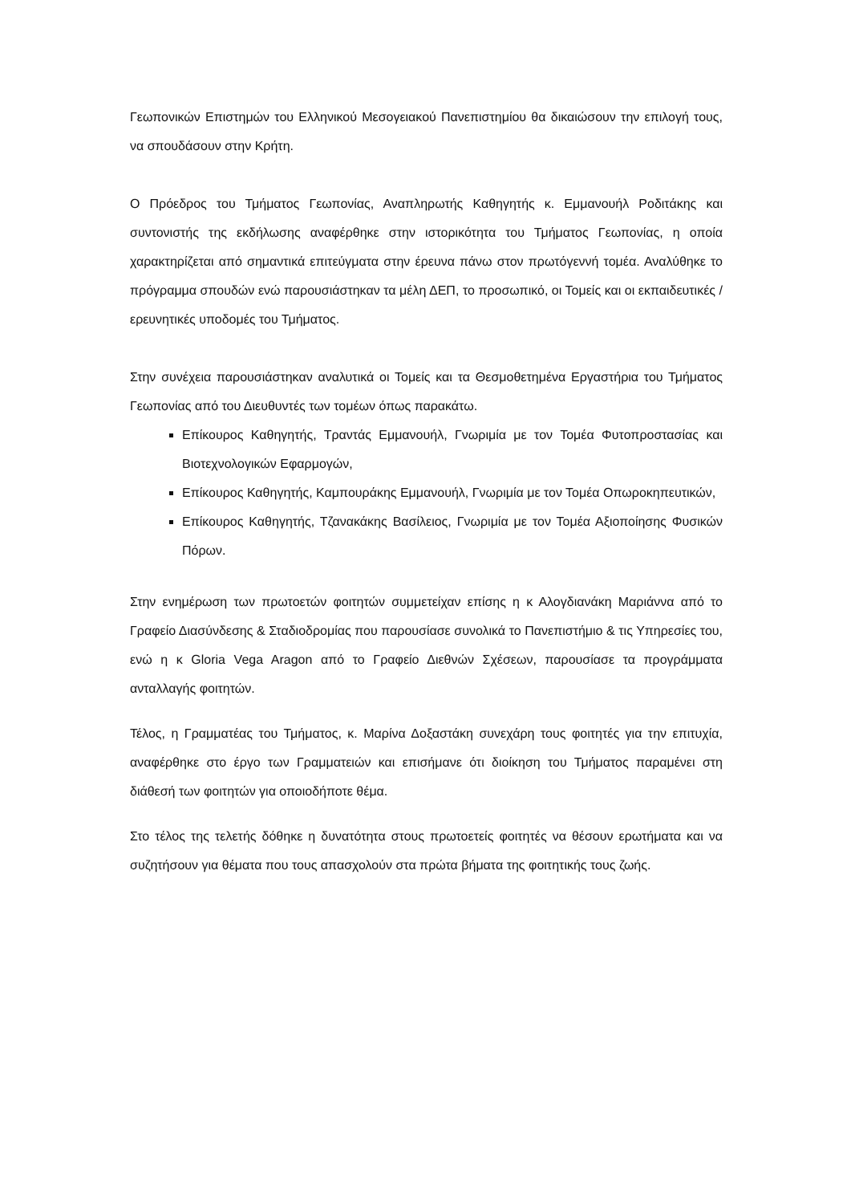Γεωπονικών Επιστημών του Ελληνικού Μεσογειακού Πανεπιστημίου θα δικαιώσουν την επιλογή τους, να σπουδάσουν στην Κρήτη.
Ο Πρόεδρος του Τμήματος Γεωπονίας, Αναπληρωτής Καθηγητής κ. Εμμανουήλ Ροδιτάκης και συντονιστής της εκδήλωσης αναφέρθηκε στην ιστορικότητα του Τμήματος Γεωπονίας, η οποία χαρακτηρίζεται από σημαντικά επιτεύγματα στην έρευνα πάνω στον πρωτόγεννή τομέα. Αναλύθηκε το πρόγραμμα σπουδών ενώ παρουσιάστηκαν τα μέλη ΔΕΠ, το προσωπικό, οι Τομείς και οι εκπαιδευτικές / ερευνητικές υποδομές του Τμήματος.
Στην συνέχεια παρουσιάστηκαν αναλυτικά οι Τομείς και τα Θεσμοθετημένα Εργαστήρια του Τμήματος Γεωπονίας από του Διευθυντές των τομέων όπως παρακάτω.
Επίκουρος Καθηγητής, Τραντάς Εμμανουήλ, Γνωριμία με τον Τομέα Φυτοπροστασίας και Βιοτεχνολογικών Εφαρμογών,
Επίκουρος Καθηγητής, Καμπουράκης Εμμανουήλ, Γνωριμία με τον Τομέα Οπωροκηπευτικών,
Επίκουρος Καθηγητής, Τζανακάκης Βασίλειος, Γνωριμία με τον Τομέα Αξιοποίησης Φυσικών Πόρων.
Στην ενημέρωση των πρωτοετών φοιτητών συμμετείχαν επίσης η κ Αλογδιανάκη Μαριάννα από το Γραφείο Διασύνδεσης & Σταδιοδρομίας που παρουσίασε συνολικά το Πανεπιστήμιο & τις Υπηρεσίες του, ενώ η κ Gloria Vega Aragon από το Γραφείο Διεθνών Σχέσεων, παρουσίασε τα προγράμματα ανταλλαγής φοιτητών.
Τέλος, η Γραμματέας του Τμήματος, κ. Μαρίνα Δοξαστάκη συνεχάρη τους φοιτητές για την επιτυχία, αναφέρθηκε στο έργο των Γραμματειών και επισήμανε ότι διοίκηση του Τμήματος παραμένει στη διάθεσή των φοιτητών για οποιοδήποτε θέμα.
Στο τέλος της τελετής δόθηκε η δυνατότητα στους πρωτοετείς φοιτητές να θέσουν ερωτήματα και να συζητήσουν για θέματα που τους απασχολούν στα πρώτα βήματα της φοιτητικής τους ζωής.